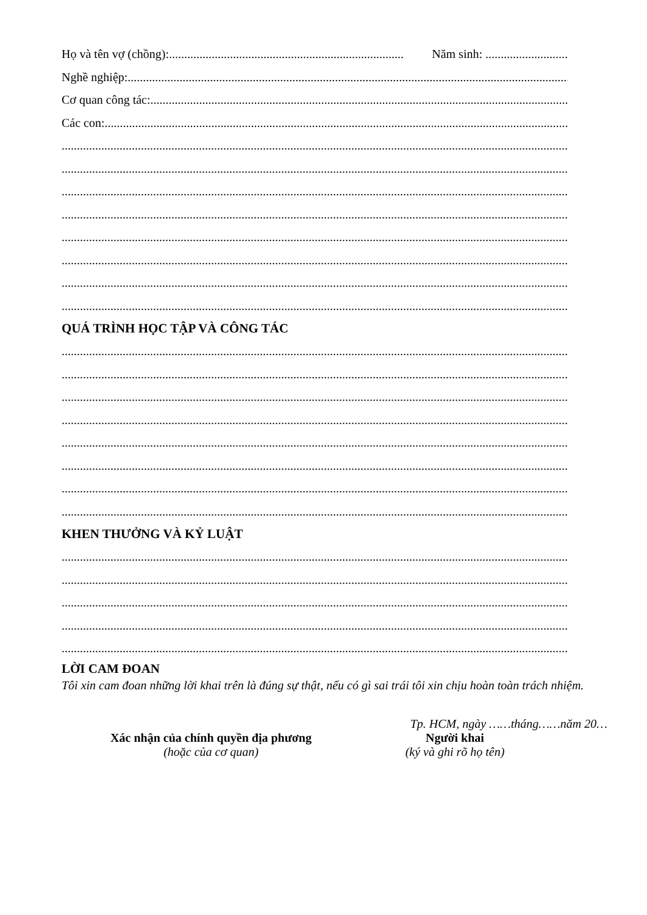Họ và tên vợ (chồng):............................................................................. Năm sinh: ...........................
Nghề nghiệp: ..................................................................................................................................................
Cơ quan công tác: ..................................................................................................................................................
Các con:..........................................................................................................................................................
..............................................................................................................................................................................
..............................................................................................................................................................................
..............................................................................................................................................................................
..............................................................................................................................................................................
..............................................................................................................................................................................
..............................................................................................................................................................................
..............................................................................................................................................................................
..............................................................................................................................................................................
QUÁ TRÌNH HỌC TẬP VÀ CÔNG TÁC
..............................................................................................................................................................................
..............................................................................................................................................................................
..............................................................................................................................................................................
..............................................................................................................................................................................
..............................................................................................................................................................................
..............................................................................................................................................................................
..............................................................................................................................................................................
..............................................................................................................................................................................
KHEN THƯỞNG VÀ KỶ LUẬT
..............................................................................................................................................................................
..............................................................................................................................................................................
..............................................................................................................................................................................
..............................................................................................................................................................................
..............................................................................................................................................................................
LỜI CAM ĐOAN
Tôi xin cam đoan những lời khai trên là đúng sự thật, nếu có gì sai trái tôi xin chịu hoàn toàn trách nhiệm.
Tp. HCM, ngày ……tháng……năm 20…
Xác nhận của chính quyền địa phương
(hoặc của cơ quan)
Người khai
(ký và ghi rõ họ tên)